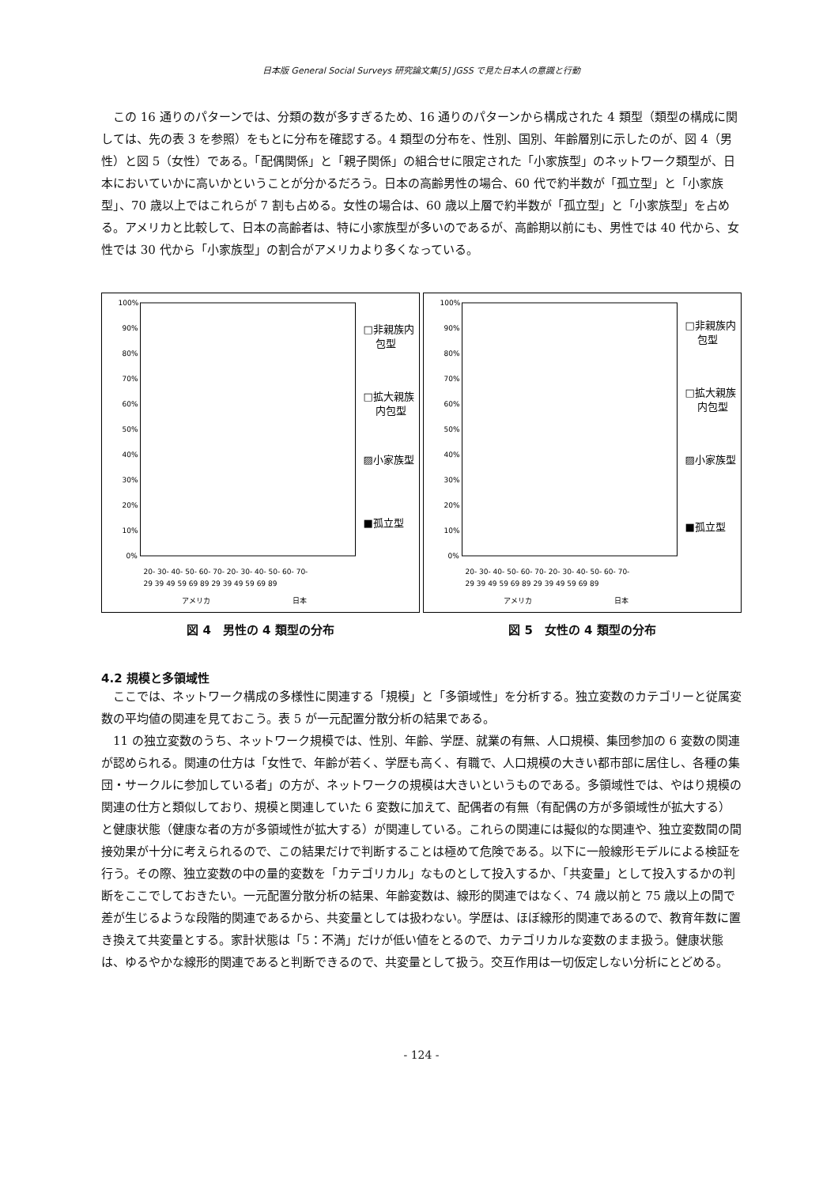日本版 General Social Surveys 研究論文集[5] JGSS で見た日本人の意識と行動
この 16 通りのパターンでは、分類の数が多すぎるため、16 通りのパターンから構成された 4 類型（類型の構成に関しては、先の表 3 を参照）をもとに分布を確認する。4 類型の分布を、性別、国別、年齢層別に示したのが、図 4（男性）と図 5（女性）である。「配偶関係」と「親子関係」の組合せに限定された「小家族型」のネットワーク類型が、日本においていかに高いかということが分かるだろう。日本の高齢男性の場合、60 代で約半数が「孤立型」と「小家族型」、70 歳以上ではこれらが 7 割も占める。女性の場合は、60 歳以上層で約半数が「孤立型」と「小家族型」を占める。アメリカと比較して、日本の高齢者は、特に小家族型が多いのであるが、高齢期以前にも、男性では 40 代から、女性では 30 代から「小家族型」の割合がアメリカより多くなっている。
100%
90%
80%
70%
60%
50%
40%
30%
20%
10%
0%
□非親族内
包型
□拡大親族
内包型
▨小家族型
■孤立型
20- 30- 40- 50- 60- 70- 20- 30- 40- 50- 60- 70-
29 39 49 59 69 89 29 39 49 59 69 89
アメリカ
日本
図 4　男性の 4 類型の分布
100%
90%
80%
70%
60%
50%
40%
30%
20%
10%
0%
□非親族内
包型
□拡大親族
内包型
▨小家族型
■孤立型
20- 30- 40- 50- 60- 70- 20- 30- 40- 50- 60- 70-
29 39 49 59 69 89 29 39 49 59 69 89
アメリカ
日本
図 5　女性の 4 類型の分布
4.2 規模と多領域性
ここでは、ネットワーク構成の多様性に関連する「規模」と「多領域性」を分析する。独立変数のカテゴリーと従属変数の平均値の関連を見ておこう。表 5 が一元配置分散分析の結果である。
11 の独立変数のうち、ネットワーク規模では、性別、年齢、学歴、就業の有無、人口規模、集団参加の 6 変数の関連が認められる。関連の仕方は「女性で、年齢が若く、学歴も高く、有職で、人口規模の大きい都市部に居住し、各種の集団・サークルに参加している者」の方が、ネットワークの規模は大きいというものである。多領域性では、やはり規模の関連の仕方と類似しており、規模と関連していた 6 変数に加えて、配偶者の有無（有配偶の方が多領域性が拡大する）と健康状態（健康な者の方が多領域性が拡大する）が関連している。これらの関連には擬似的な関連や、独立変数間の間接効果が十分に考えられるので、この結果だけで判断することは極めて危険である。以下に一般線形モデルによる検証を行う。その際、独立変数の中の量的変数を「カテゴリカル」なものとして投入するか、「共変量」として投入するかの判断をここでしておきたい。一元配置分散分析の結果、年齢変数は、線形的関連ではなく、74 歳以前と 75 歳以上の間で差が生じるような段階的関連であるから、共変量としては扱わない。学歴は、ほぼ線形的関連であるので、教育年数に置き換えて共変量とする。家計状態は「5：不満」だけが低い値をとるので、カテゴリカルな変数のまま扱う。健康状態は、ゆるやかな線形的関連であると判断できるので、共変量として扱う。交互作用は一切仮定しない分析にとどめる。
- 124 -